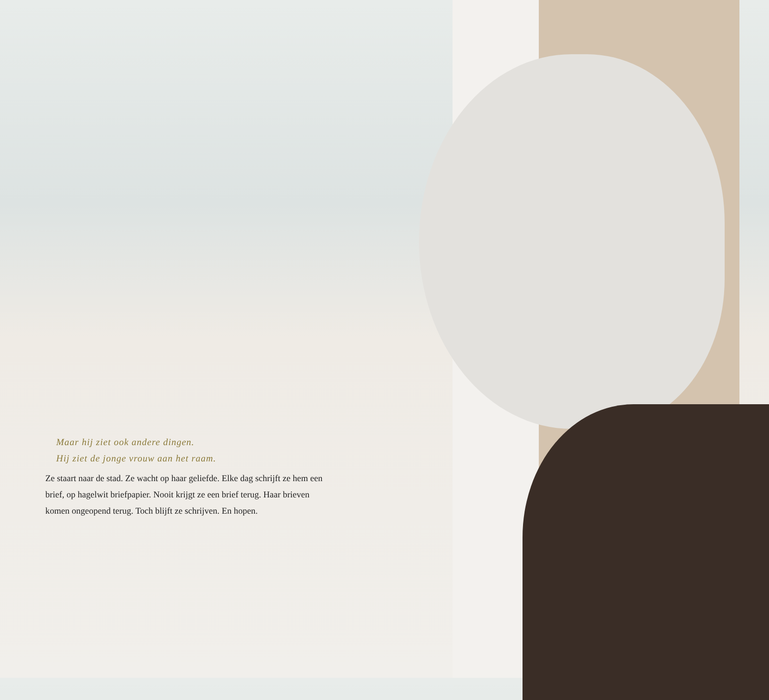Maar hij ziet ook andere dingen.
Hij ziet de jonge vrouw aan het raam.
Ze staart naar de stad. Ze wacht op haar geliefde. Elke dag schrijft ze hem een brief, op hagelwit briefpapier. Nooit krijgt ze een brief terug. Haar brieven komen ongeopend terug. Toch blijft ze schrijven. En hopen.